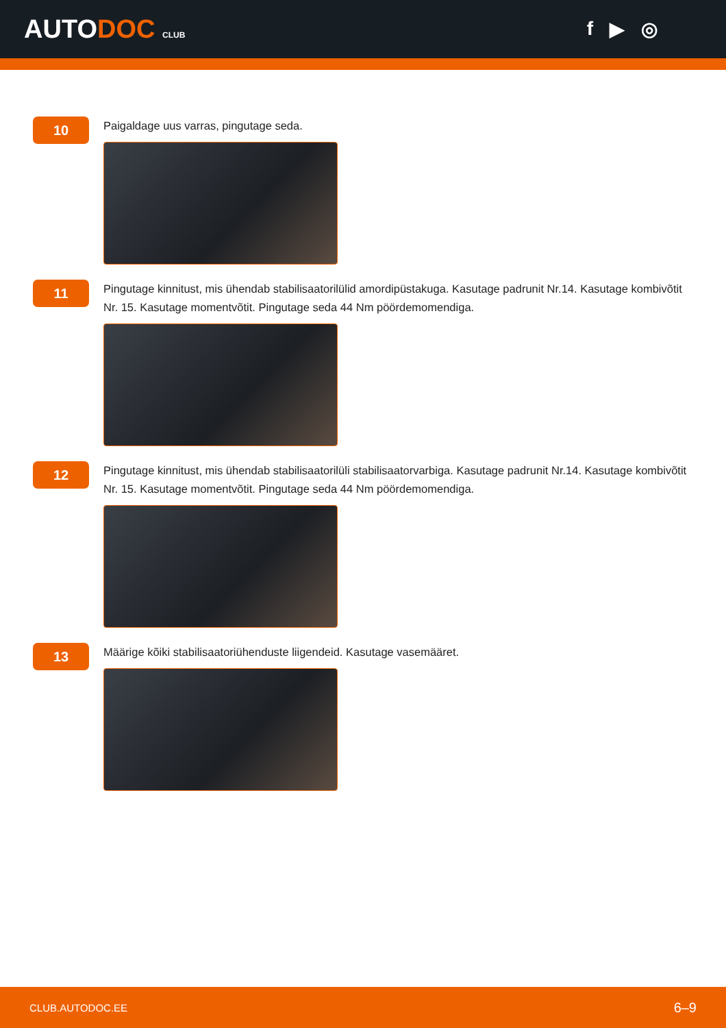AUTODOC CLUB
f ▶ ◎
10
Paigaldage uus varras, pingutage seda.
11
Pingutage kinnitust, mis ühendab stabilisaatorilülid amordipüstakuga. Kasutage padrunit Nr.14. Kasutage kombivõtit Nr. 15. Kasutage momentvõtit. Pingutage seda 44 Nm pöördemomendiga.
12
Pingutage kinnitust, mis ühendab stabilisaatorilüli stabilisaatorvarbiga. Kasutage padrunit Nr.14. Kasutage kombivõtit Nr. 15. Kasutage momentvõtit. Pingutage seda 44 Nm pöördemomendiga.
13
Määrige kõiki stabilisaatoriühenduste liigendeid. Kasutage vasemääret.
CLUB.AUTODOC.EE 6–9